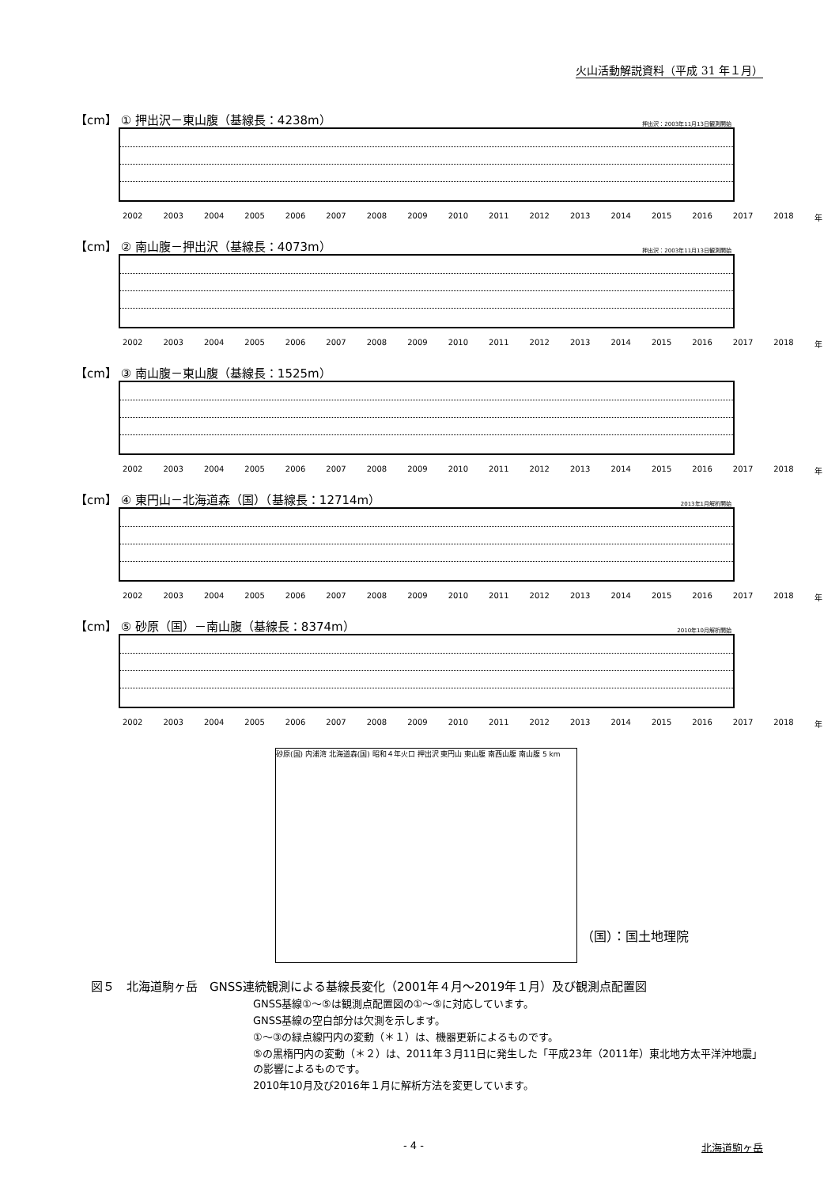火山活動解説資料（平成 31 年１月）
【cm】 ① 押出沢－東山腹（基線長：4238m） 押出沢：2003年11月13日観測開始
2002 2003 2004 2005 2006 2007 2008 2009 2010 2011 2012 2013 2014 2015 2016 2017 2018 年
【cm】 ② 南山腹－押出沢（基線長：4073m） 押出沢：2003年11月13日観測開始
2002 2003 2004 2005 2006 2007 2008 2009 2010 2011 2012 2013 2014 2015 2016 2017 2018 年
【cm】 ③ 南山腹－東山腹（基線長：1525m）
2002 2003 2004 2005 2006 2007 2008 2009 2010 2011 2012 2013 2014 2015 2016 2017 2018 年
【cm】 ④ 東円山－北海道森（国）（基線長：12714m） 2013年1月解析開始
2002 2003 2004 2005 2006 2007 2008 2009 2010 2011 2012 2013 2014 2015 2016 2017 2018 年
【cm】 ⑤ 砂原（国）－南山腹（基線長：8374m） 2010年10月解析開始
2002 2003 2004 2005 2006 2007 2008 2009 2010 2011 2012 2013 2014 2015 2016 2017 2018 年
砂原(国) 内浦湾 北海道森(国) 昭和４年火口 押出沢 東円山 東山腹 南西山腹 南山腹 5 km
（国）：国土地理院
図５　北海道駒ヶ岳　GNSS連続観測による基線長変化（2001年４月～2019年１月）及び観測点配置図
GNSS基線①～⑤は観測点配置図の①～⑤に対応しています。
GNSS基線の空白部分は欠測を示します。
①～③の緑点線円内の変動（＊１）は、機器更新によるものです。
⑤の黒楕円内の変動（＊２）は、2011年３月11日に発生した「平成23年（2011年）東北地方太平洋沖地震」の影響によるものです。
2010年10月及び2016年１月に解析方法を変更しています。
- 4 - 北海道駒ヶ岳